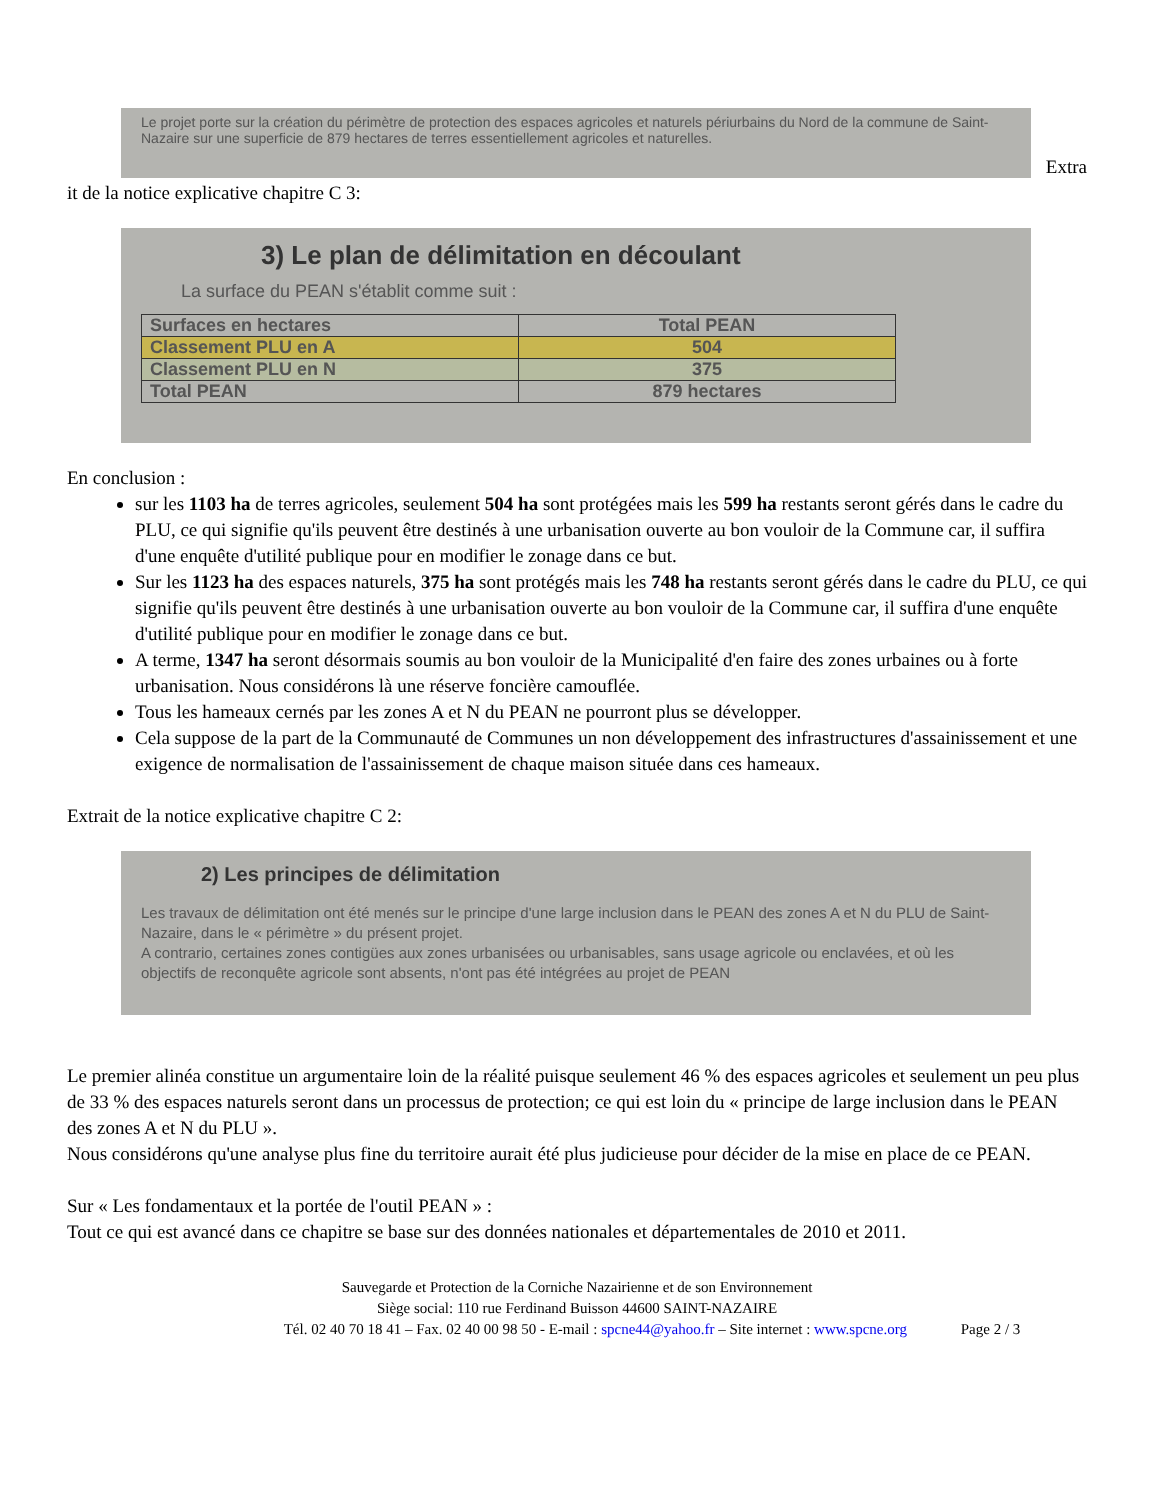Le projet porte sur la création du périmètre de protection des espaces agricoles et naturels périurbains du Nord de la commune de Saint-Nazaire sur une superficie de 879 hectares de terres essentiellement agricoles et naturelles.
Extra
it de la notice explicative chapitre C 3:
3) Le plan de délimitation en découlant
La surface du PEAN s'établit comme suit :
| Surfaces en hectares | Total PEAN |
| Classement PLU en A | 504 |
| Classement PLU en N | 375 |
| Total PEAN | 879 hectares |
En conclusion :
sur les 1103 ha de terres agricoles, seulement 504 ha sont protégées mais les 599 ha restants seront gérés dans le cadre du PLU, ce qui signifie qu'ils peuvent être destinés à une urbanisation ouverte au bon vouloir de la Commune car, il suffira d'une enquête d'utilité publique pour en modifier le zonage dans ce but.
Sur les 1123 ha des espaces naturels, 375 ha sont protégés mais les 748 ha restants seront gérés dans le cadre du PLU, ce qui signifie qu'ils peuvent être destinés à une urbanisation ouverte au bon vouloir de la Commune car, il suffira d'une enquête d'utilité publique pour en modifier le zonage dans ce but.
A terme, 1347 ha seront désormais soumis au bon vouloir de la Municipalité d'en faire des zones urbaines ou à forte urbanisation. Nous considérons là une réserve foncière camouflée.
Tous les hameaux cernés par les zones A et N du PEAN ne pourront plus se développer.
Cela suppose de la part de la Communauté de Communes un non développement des infrastructures d'assainissement et une exigence de normalisation de l'assainissement de chaque maison située dans ces hameaux.
Extrait de la notice explicative chapitre C 2:
2) Les principes de délimitation
Les travaux de délimitation ont été menés sur le principe d'une large inclusion dans le PEAN des zones A et N du PLU de Saint-Nazaire, dans le « périmètre » du présent projet.
A contrario, certaines zones contigües aux zones urbanisées ou urbanisables, sans usage agricole ou enclavées, et où les objectifs de reconquête agricole sont absents, n'ont pas été intégrées au projet de PEAN
Le premier alinéa constitue un argumentaire loin de la réalité puisque seulement 46 % des espaces agricoles et seulement un peu plus de 33 % des espaces naturels seront dans un processus de protection; ce qui est loin du « principe de large inclusion dans le PEAN des zones A et N du PLU ».
Nous considérons qu'une analyse plus fine du territoire aurait été plus judicieuse pour décider de la mise en place de ce PEAN.
Sur « Les fondamentaux et la portée de l'outil PEAN » :
Tout ce qui est avancé dans ce chapitre se base sur des données nationales et départementales de 2010 et 2011.
Sauvegarde et Protection de la Corniche Nazairienne et de son Environnement
Siège social: 110 rue Ferdinand Buisson 44600 SAINT-NAZAIRE
Tél. 02 40 70 18 41 – Fax. 02 40 00 98 50 - E-mail : spcne44@yahoo.fr – Site internet : www.spcne.org Page 2 / 3